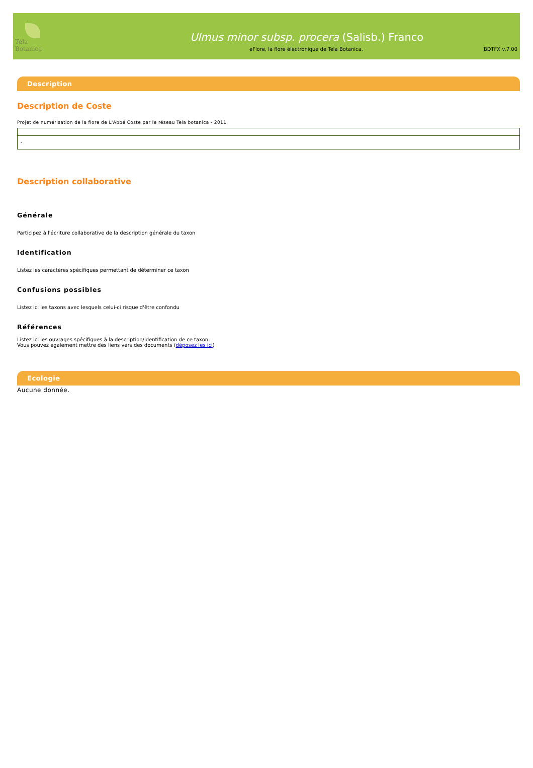Tela Botanica
Ulmus minor subsp. procera (Salisb.) Franco
eFlore, la flore électronique de Tela Botanica. BDTFX v.7.00
Description
Description de Coste
Projet de numérisation de la flore de L'Abbé Coste par le réseau Tela botanica - 2011
| - |
Description collaborative
Générale
Participez à l'écriture collaborative de la description générale du taxon
Identification
Listez les caractères spécifiques permettant de déterminer ce taxon
Confusions possibles
Listez ici les taxons avec lesquels celui-ci risque d'être confondu
Références
Listez ici les ouvrages spécifiques à la description/identification de ce taxon.
Vous pouvez également mettre des liens vers des documents (déposez les ici)
Ecologie
Aucune donnée.